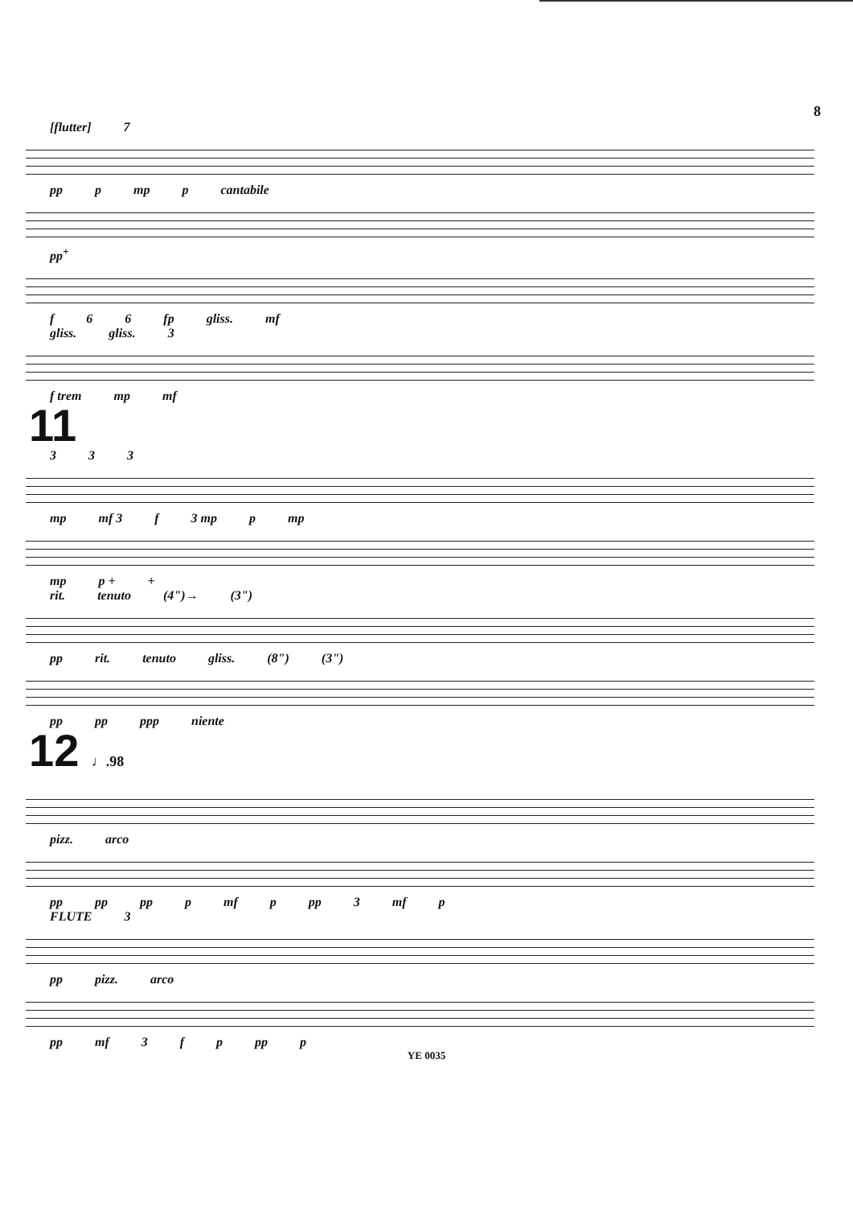8
[flutter] 7
pp p mp p cantabile
pp<sup>+</sup>
f 6 6 fp gliss. mf
gliss. gliss. 3
f trem mp mf
11
3 3 3
mp mf 3 f 3 mp p mp
mp p + +
rit. tenuto (4")→ (3")
pp rit. tenuto gliss. (8") (3")
pp pp ppp niente
12 ♩.98
pizz. arco
pp pp pp p mf p pp 3 mf p
FLUTE 3
pp pizz. arco
pp mf 3 f p pp p
YE 0035